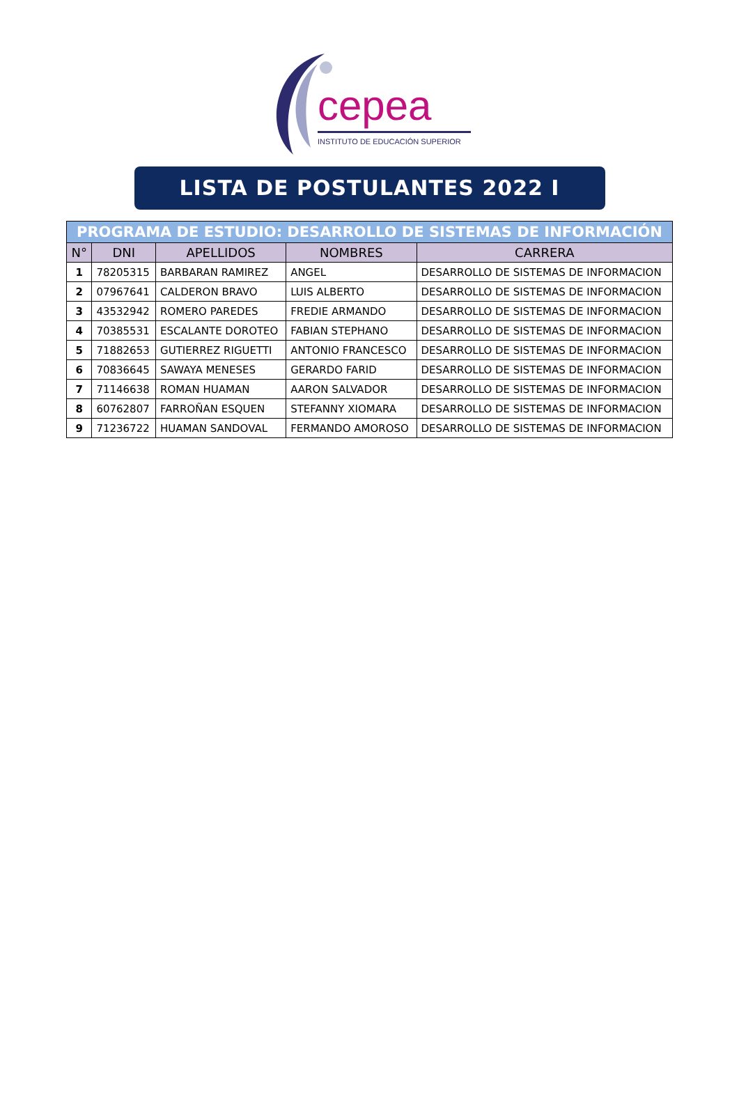cepea
INSTITUTO DE EDUCACIÓN SUPERIOR
LISTA DE POSTULANTES 2022 I
| PROGRAMA DE ESTUDIO: DESARROLLO DE SISTEMAS DE INFORMACIÓN | | | | |
| N° | DNI | APELLIDOS | NOMBRES | CARRERA |
| 1 | 78205315 | BARBARAN RAMIREZ | ANGEL | DESARROLLO DE SISTEMAS DE INFORMACION |
| 2 | 07967641 | CALDERON BRAVO | LUIS ALBERTO | DESARROLLO DE SISTEMAS DE INFORMACION |
| 3 | 43532942 | ROMERO PAREDES | FREDIE ARMANDO | DESARROLLO DE SISTEMAS DE INFORMACION |
| 4 | 70385531 | ESCALANTE DOROTEO | FABIAN STEPHANO | DESARROLLO DE SISTEMAS DE INFORMACION |
| 5 | 71882653 | GUTIERREZ RIGUETTI | ANTONIO FRANCESCO | DESARROLLO DE SISTEMAS DE INFORMACION |
| 6 | 70836645 | SAWAYA MENESES | GERARDO FARID | DESARROLLO DE SISTEMAS DE INFORMACION |
| 7 | 71146638 | ROMAN HUAMAN | AARON SALVADOR | DESARROLLO DE SISTEMAS DE INFORMACION |
| 8 | 60762807 | FARROÑAN ESQUEN | STEFANNY XIOMARA | DESARROLLO DE SISTEMAS DE INFORMACION |
| 9 | 71236722 | HUAMAN SANDOVAL | FERMANDO AMOROSO | DESARROLLO DE SISTEMAS DE INFORMACION |